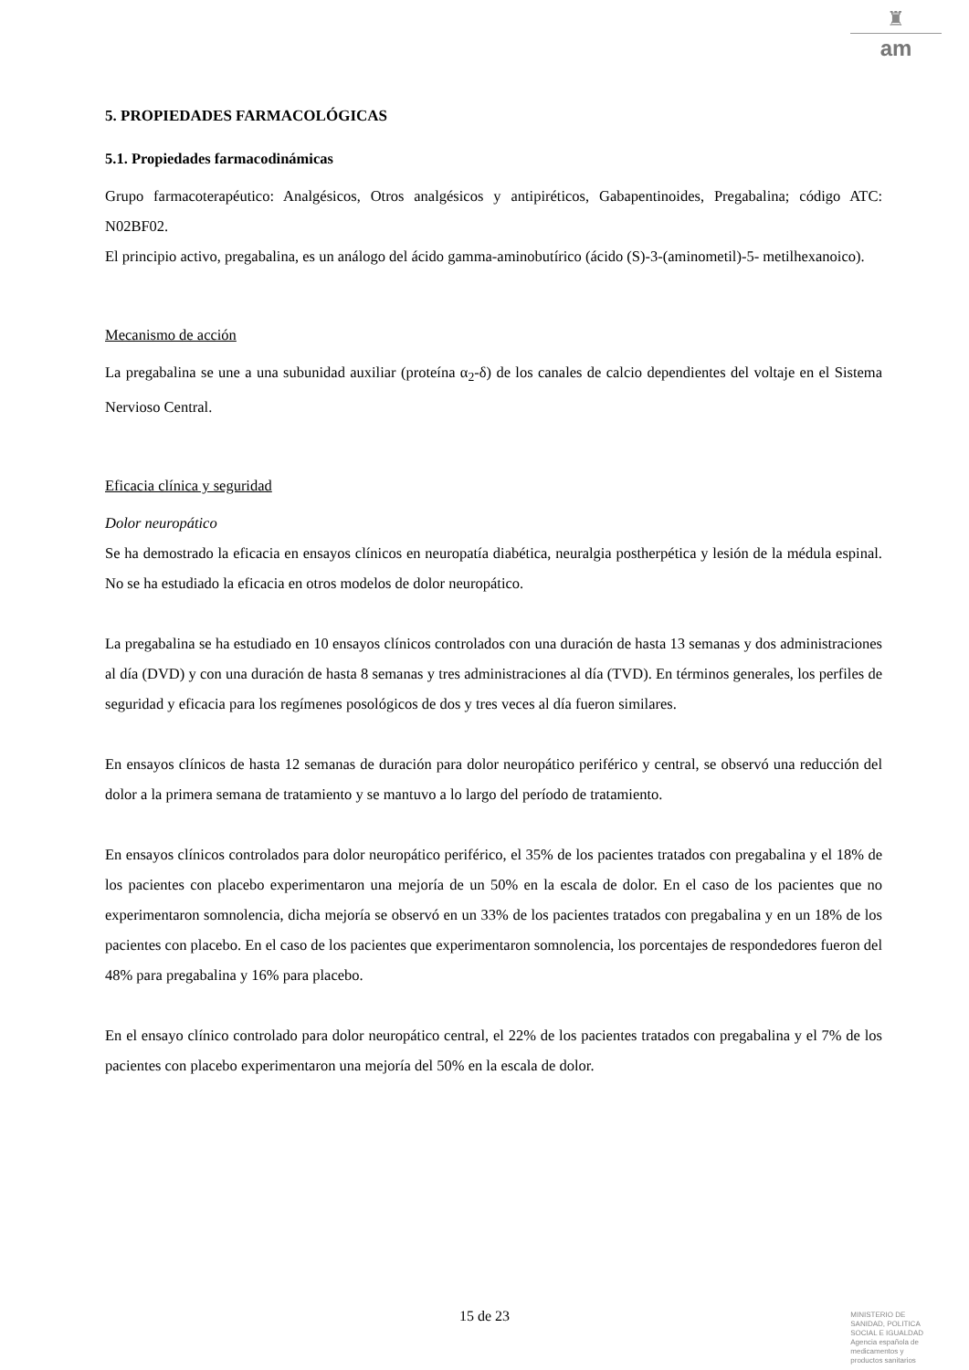♜
am
5. PROPIEDADES FARMACOLÓGICAS
5.1. Propiedades farmacodinámicas
Grupo farmacoterapéutico: Analgésicos, Otros analgésicos y antipiréticos, Gabapentinoides, Pregabalina; código ATC: N02BF02.
El principio activo, pregabalina, es un análogo del ácido gamma-aminobutírico (ácido (S)-3-(aminometil)-5- metilhexanoico).
Mecanismo de acción
La pregabalina se une a una subunidad auxiliar (proteína α<sub>2</sub>-δ) de los canales de calcio dependientes del voltaje en el Sistema Nervioso Central.
Eficacia clínica y seguridad
Dolor neuropático
Se ha demostrado la eficacia en ensayos clínicos en neuropatía diabética, neuralgia postherpética y lesión de la médula espinal. No se ha estudiado la eficacia en otros modelos de dolor neuropático.
La pregabalina se ha estudiado en 10 ensayos clínicos controlados con una duración de hasta 13 semanas y dos administraciones al día (DVD) y con una duración de hasta 8 semanas y tres administraciones al día (TVD). En términos generales, los perfiles de seguridad y eficacia para los regímenes posológicos de dos y tres veces al día fueron similares.
En ensayos clínicos de hasta 12 semanas de duración para dolor neuropático periférico y central, se observó una reducción del dolor a la primera semana de tratamiento y se mantuvo a lo largo del período de tratamiento.
En ensayos clínicos controlados para dolor neuropático periférico, el 35% de los pacientes tratados con pregabalina y el 18% de los pacientes con placebo experimentaron una mejoría de un 50% en la escala de dolor. En el caso de los pacientes que no experimentaron somnolencia, dicha mejoría se observó en un 33% de los pacientes tratados con pregabalina y en un 18% de los pacientes con placebo. En el caso de los pacientes que experimentaron somnolencia, los porcentajes de respondedores fueron del 48% para pregabalina y 16% para placebo.
En el ensayo clínico controlado para dolor neuropático central, el 22% de los pacientes tratados con pregabalina y el 7% de los pacientes con placebo experimentaron una mejoría del 50% en la escala de dolor.
15 de 23
MINISTERIO DE
SANIDAD, POLITICA
SOCIAL E IGUALDAD
Agencia española de
medicamentos y
productos sanitarios